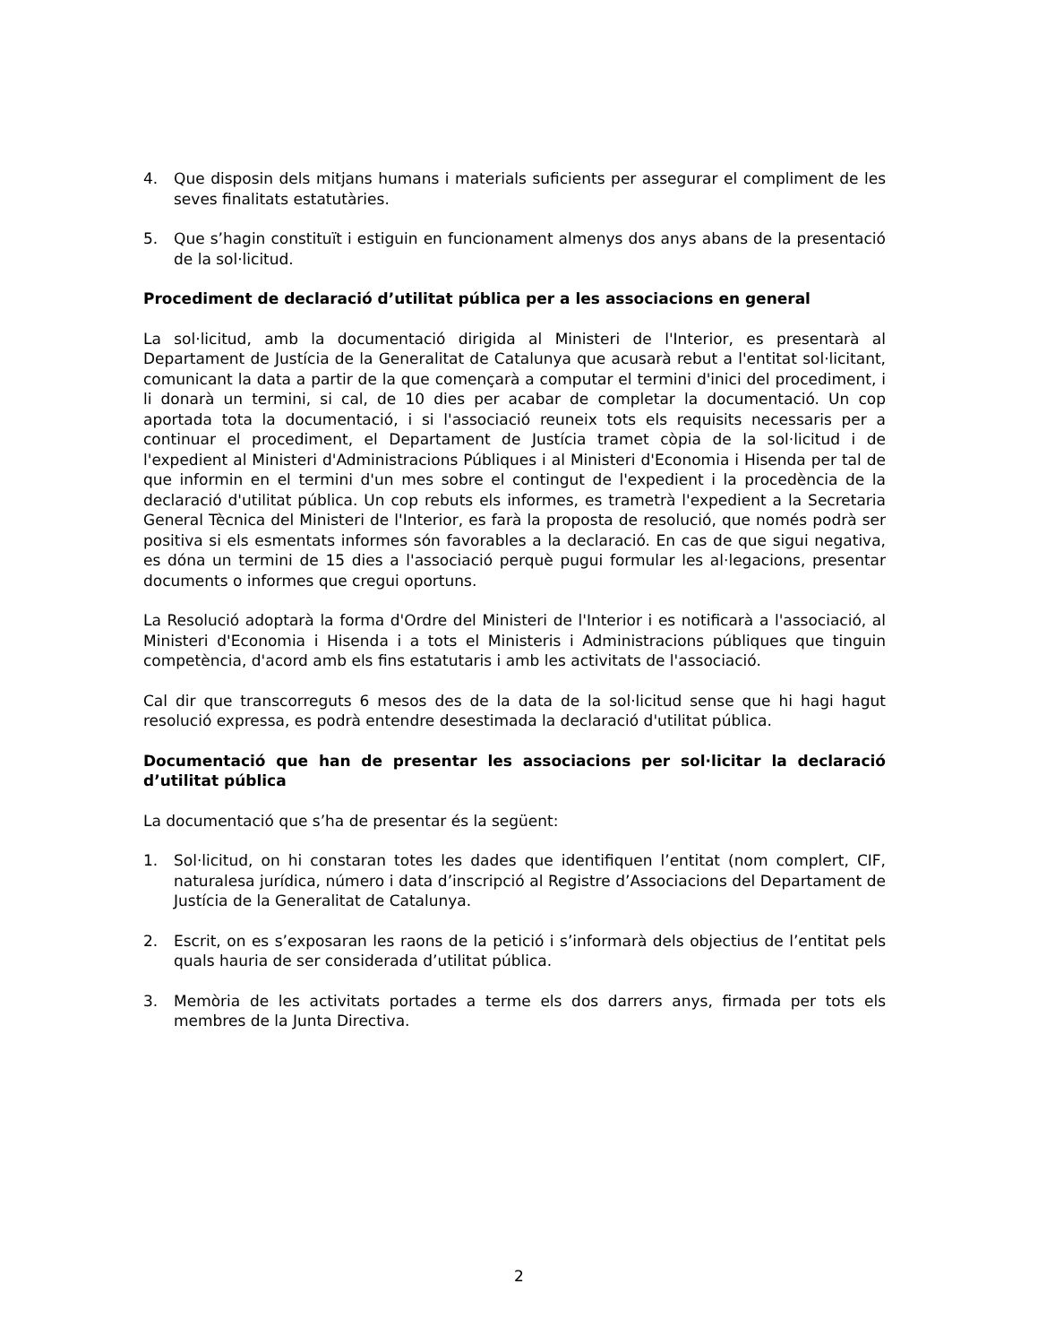4. Que disposin dels mitjans humans i materials suficients per assegurar el compliment de les seves finalitats estatutàries.
5. Que s’hagin constituït i estiguin en funcionament almenys dos anys abans de la presentació de la sol·licitud.
Procediment de declaració d’utilitat pública per a les associacions en general
La sol·licitud, amb la documentació dirigida al Ministeri de l'Interior, es presentarà al Departament de Justícia de la Generalitat de Catalunya que acusarà rebut a l'entitat sol·licitant, comunicant la data a partir de la que començarà a computar el termini d'inici del procediment, i li donarà un termini, si cal, de 10 dies per acabar de completar la documentació. Un cop aportada tota la documentació, i si l'associació reuneix tots els requisits necessaris per a continuar el procediment, el Departament de Justícia tramet còpia de la sol·licitud i de l'expedient al Ministeri d'Administracions Públiques i al Ministeri d'Economia i Hisenda per tal de que informin en el termini d'un mes sobre el contingut de l'expedient i la procedència de la declaració d'utilitat pública. Un cop rebuts els informes, es trametrà l'expedient a la Secretaria General Tècnica del Ministeri de l'Interior, es farà la proposta de resolució, que només podrà ser positiva si els esmentats informes són favorables a la declaració. En cas de que sigui negativa, es dóna un termini de 15 dies a l'associació perquè pugui formular les al·legacions, presentar documents o informes que cregui oportuns.
La Resolució adoptarà la forma d'Ordre del Ministeri de l'Interior i es notificarà a l'associació, al Ministeri d'Economia i Hisenda i a tots el Ministeris i Administracions públiques que tinguin competència, d'acord amb els fins estatutaris i amb les activitats de l'associació.
Cal dir que transcorreguts 6 mesos des de la data de la sol·licitud sense que hi hagi hagut resolució expressa, es podrà entendre desestimada la declaració d'utilitat pública.
Documentació que han de presentar les associacions per sol·licitar la declaració d’utilitat pública
La documentació que s’ha de presentar és la següent:
1. Sol·licitud, on hi constaran totes les dades que identifiquen l’entitat (nom complert, CIF, naturalesa jurídica, número i data d’inscripció al Registre d’Associacions del Departament de Justícia de la Generalitat de Catalunya.
2. Escrit, on es s’exposaran les raons de la petició i s’informarà dels objectius de l’entitat pels quals hauria de ser considerada d’utilitat pública.
3. Memòria de les activitats portades a terme els dos darrers anys, firmada per tots els membres de la Junta Directiva.
2